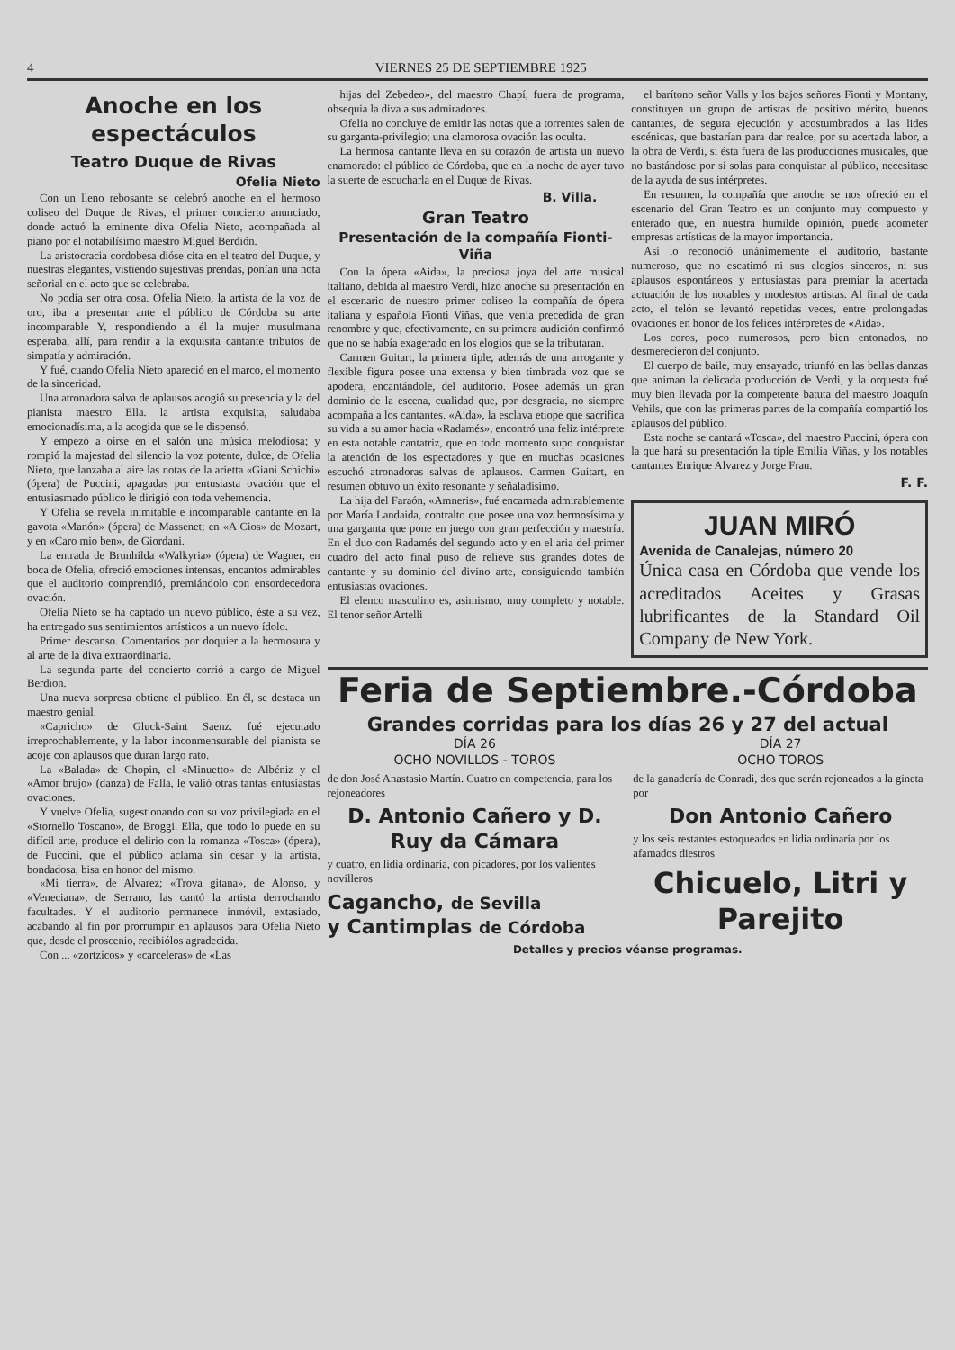4 VIERNES 25 DE SEPTIEMBRE 1925
Anoche en los espectáculos
Teatro Duque de Rivas
Ofelia Nieto
Con un lleno rebosante se celebró anoche en el hermoso coliseo del Duque de Rivas, el primer concierto anunciado, donde actuó la eminente diva Ofelia Nieto, acompañada al piano por el notabilísimo maestro Miguel Berdión.
La aristocracia cordobesa dióse cita en el teatro del Duque, y nuestras elegantes, vistiendo sujestivas prendas, ponían una nota señorial en el acto que se celebraba.
No podía ser otra cosa. Ofelia Nieto, la artista de la voz de oro, iba a presentar ante el público de Córdoba su arte incomparable Y, respondiendo a él la mujer musulmana esperaba, allí, para rendir a la exquisita cantante tributos de simpatía y admiración.
Y fué, cuando Ofelia Nieto apareció en el marco, el momento de la sinceridad.
Una atronadora salva de aplausos acogió su presencia y la del pianista maestro Ella. la artista exquisita, saludaba emocionadísima, a la acogida que se le dispensó.
Y empezó a oirse en el salón una música melodiosa; y rompió la majestad del silencio la voz potente, dulce, de Ofelia Nieto, que lanzaba al aire las notas de la arietta «Giani Schichi» (ópera) de Puccini, apagadas por entusiasta ovación que el entusiasmado público le dirigió con toda vehemencia.
Y Ofelia se revela inimitable e incomparable cantante en la gavota «Manón» (ópera) de Massenet; en «A Cios» de Mozart, y en «Caro mio ben», de Giordani.
La entrada de Brunhilda «Walkyria» (ópera) de Wagner, en boca de Ofelia, ofreció emociones intensas, encantos admirables que el auditorio comprendió, premiándolo con ensordecedora ovación.
Ofelia Nieto se ha captado un nuevo público, éste a su vez, ha entregado sus sentimientos artísticos a un nuevo ídolo.
Primer descanso. Comentarios por doquier a la hermosura y al arte de la diva extraordinaria.
La segunda parte del concierto corrió a cargo de Miguel Berdion.
Una nueva sorpresa obtiene el público. En él, se destaca un maestro genial.
«Capricho» de Gluck-Saint Saenz. fué ejecutado irreprochablemente, y la labor inconmensurable del pianista se acoje con aplausos que duran largo rato.
La «Balada» de Chopin, el «Minuetto» de Albéniz y el «Amor brujo» (danza) de Falla, le valió otras tantas entusiastas ovaciones.
Y vuelve Ofelia, sugestionando con su voz privilegiada en el «Stornello Toscano», de Broggi. Ella, que todo lo puede en su difícil arte, produce el delirio con la romanza «Tosca» (ópera), de Puccini, que el público aclama sin cesar y la artista, bondadosa, bisa en honor del mismo.
«Mi tierra», de Alvarez; «Trova gitana», de Alonso, y «Veneciana», de Serrano, las cantó la artista derrochando facultades. Y el auditorio permanece inmóvil, extasiado, acabando al fin por prorrumpir en aplausos para Ofelia Nieto que, desde el proscenio, recibiólos agradecida.
Con ... «zortzicos» y «carceleras» de «Las
hijas del Zebedeo», del maestro Chapí, fuera de programa, obsequia la diva a sus admiradores.
Ofelia no concluye de emitir las notas que a torrentes salen de su garganta-privilegio; una clamorosa ovación las oculta.
La hermosa cantante lleva en su corazón de artista un nuevo enamorado: el público de Córdoba, que en la noche de ayer tuvo la suerte de escucharla en el Duque de Rivas.
B. Villa.
Gran Teatro
Presentación de la compañía Fionti-Viña
Con la ópera «Aida», la preciosa joya del arte musical italiano, debida al maestro Verdi, hizo anoche su presentación en el escenario de nuestro primer coliseo la compañía de ópera italiana y española Fionti Viñas, que venía precedida de gran renombre y que, efectivamente, en su primera audición confirmó que no se había exagerado en los elogios que se la tributaran.
Carmen Guitart, la primera tiple, además de una arrogante y flexible figura posee una extensa y bien timbrada voz que se apodera, encantándole, del auditorio. Posee además un gran dominio de la escena, cualidad que, por desgracia, no siempre acompaña a los cantantes. «Aida», la esclava etiope que sacrifica su vida a su amor hacia «Radamés», encontró una feliz intérprete en esta notable cantatriz, que en todo momento supo conquistar la atención de los espectadores y que en muchas ocasiones escuchó atronadoras salvas de aplausos. Carmen Guitart, en resumen obtuvo un éxito resonante y señaladísimo.
La hija del Faraón, «Amneris», fué encarnada admirablemente por María Landaida, contralto que posee una voz hermosísima y una garganta que pone en juego con gran perfección y maestría. En el duo con Radamés del segundo acto y en el aria del primer cuadro del acto final puso de relieve sus grandes dotes de cantante y su dominio del divino arte, consiguiendo también entusiastas ovaciones.
El elenco masculino es, asimismo, muy completo y notable. El tenor señor Artelli
el barítono señor Valls y los bajos señores Fionti y Montany, constituyen un grupo de artistas de positivo mérito, buenos cantantes, de segura ejecución y acostumbrados a las lides escénicas, que bastarían para dar realce, por su acertada labor, a la obra de Verdi, si ésta fuera de las producciones musicales, que no bastándose por sí solas para conquistar al público, necesitase de la ayuda de sus intérpretes.
En resumen, la compañía que anoche se nos ofreció en el escenario del Gran Teatro es un conjunto muy compuesto y enterado que, en nuestra humilde opinión, puede acometer empresas artísticas de la mayor importancia.
Así lo reconoció unánimemente el auditorio, bastante numeroso, que no escatimó ni sus elogios sinceros, ni sus aplausos espontáneos y entusiastas para premiar la acertada actuación de los notables y modestos artistas. Al final de cada acto, el telón se levantó repetidas veces, entre prolongadas ovaciones en honor de los felices intérpretes de «Aida».
Los coros, poco numerosos, pero bien entonados, no desmerecieron del conjunto.
El cuerpo de baile, muy ensayado, triunfó en las bellas danzas que animan la delicada producción de Verdi, y la orquesta fué muy bien llevada por la competente batuta del maestro Joaquín Vehils, que con las primeras partes de la compañía compartió los aplausos del público.
Esta noche se cantará «Tosca», del maestro Puccini, ópera con la que hará su presentación la tiple Emilia Viñas, y los notables cantantes Enrique Alvarez y Jorge Frau.
F. F.
JUAN MIRÓ
Avenida de Canalejas, número 20
Única casa en Córdoba que vende los acreditados Aceites y Grasas lubrificantes de la Standard Oil Company de New York.
Feria de Septiembre.-Córdoba
Grandes corridas para los días 26 y 27 del actual
DÍA 26
OCHO NOVILLOS - TOROS
de don José Anastasio Martín. Cuatro en competencia, para los rejoneadores
D. Antonio Cañero y D. Ruy da Cámara
y cuatro, en lidia ordinaria, con picadores, por los valientes novilleros
Cagancho, de Sevilla
y Cantimplas de Córdoba
DÍA 27
OCHO TOROS
de la ganadería de Conradi, dos que serán rejoneados a la gineta por
Don Antonio Cañero
y los seis restantes estoqueados en lidia ordinaria por los afamados diestros
Chicuelo, Litri y Parejito
Detalles y precios véanse programas.